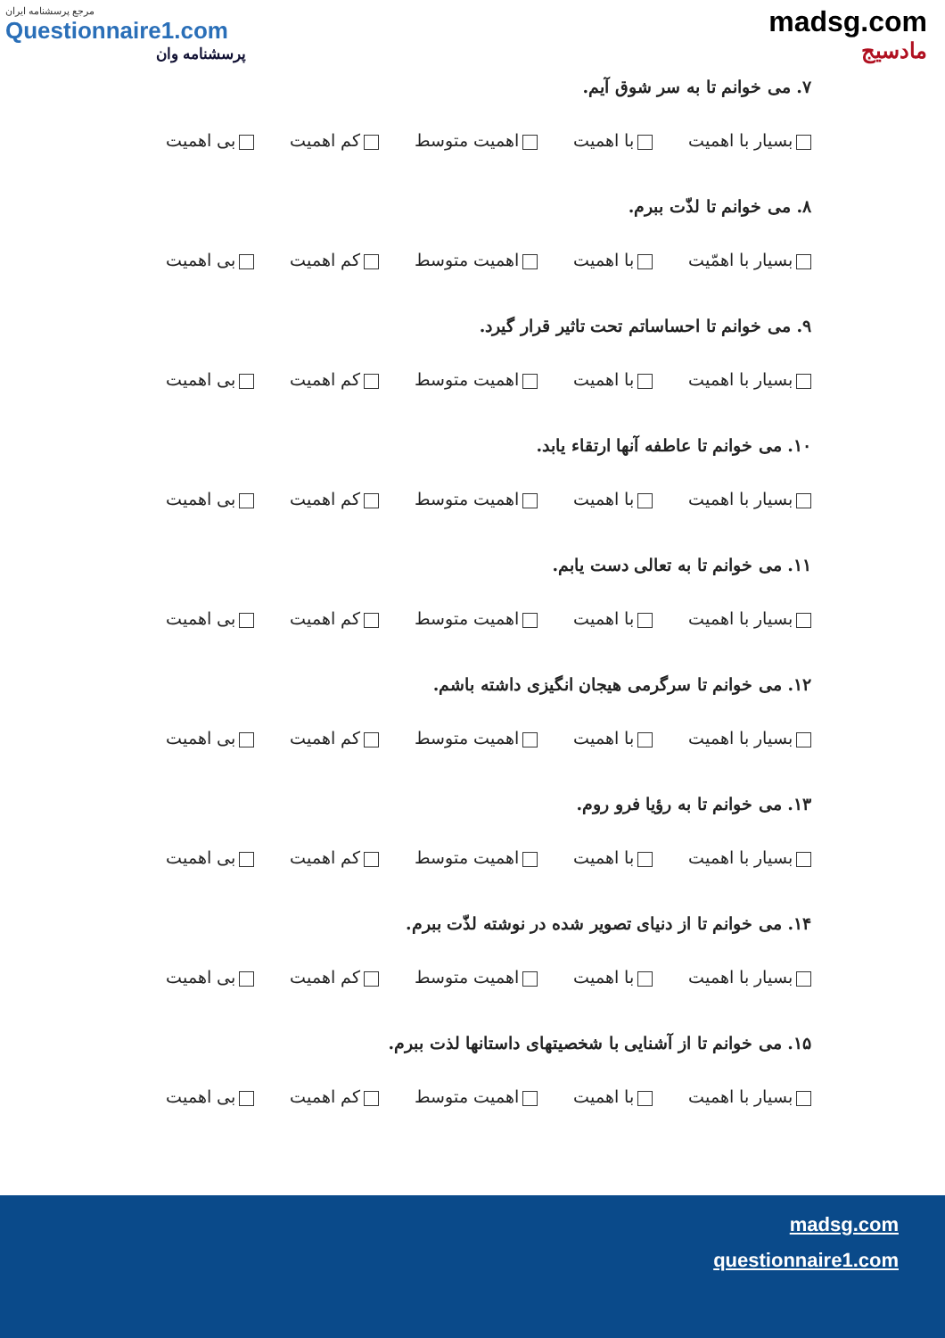مرجع پرسشنامه ایران
Questionnaire1.com
پرسشنامه وان
madsg.com
مادسیج
۷. می خوانم تا به سر شوق آیم.
بسیار با اهمیت با اهمیت اهمیت متوسط کم اهمیت بی اهمیت
۸. می خوانم تا لذّت ببرم.
بسیار با اهمّیت با اهمیت اهمیت متوسط کم اهمیت بی اهمیت
۹. می خوانم تا احساساتم تحت تاثیر قرار گیرد.
بسیار با اهمیت با اهمیت اهمیت متوسط کم اهمیت بی اهمیت
۱۰. می خوانم تا عاطفه آنها ارتقاء یابد.
بسیار با اهمیت با اهمیت اهمیت متوسط کم اهمیت بی اهمیت
۱۱. می خوانم تا به تعالی دست یابم.
بسیار با اهمیت با اهمیت اهمیت متوسط کم اهمیت بی اهمیت
۱۲. می خوانم تا سرگرمی هیجان انگیزی داشته باشم.
بسیار با اهمیت با اهمیت اهمیت متوسط کم اهمیت بی اهمیت
۱۳. می خوانم تا به رؤیا فرو روم.
بسیار با اهمیت با اهمیت اهمیت متوسط کم اهمیت بی اهمیت
۱۴. می خوانم تا از دنیای تصویر شده در نوشته لذّت ببرم.
بسیار با اهمیت با اهمیت اهمیت متوسط کم اهمیت بی اهمیت
۱۵. می خوانم تا از آشنایی با شخصیتهای داستانها لذت ببرم.
بسیار با اهمیت با اهمیت اهمیت متوسط کم اهمیت بی اهمیت
madsg.com
questionnaire1.com